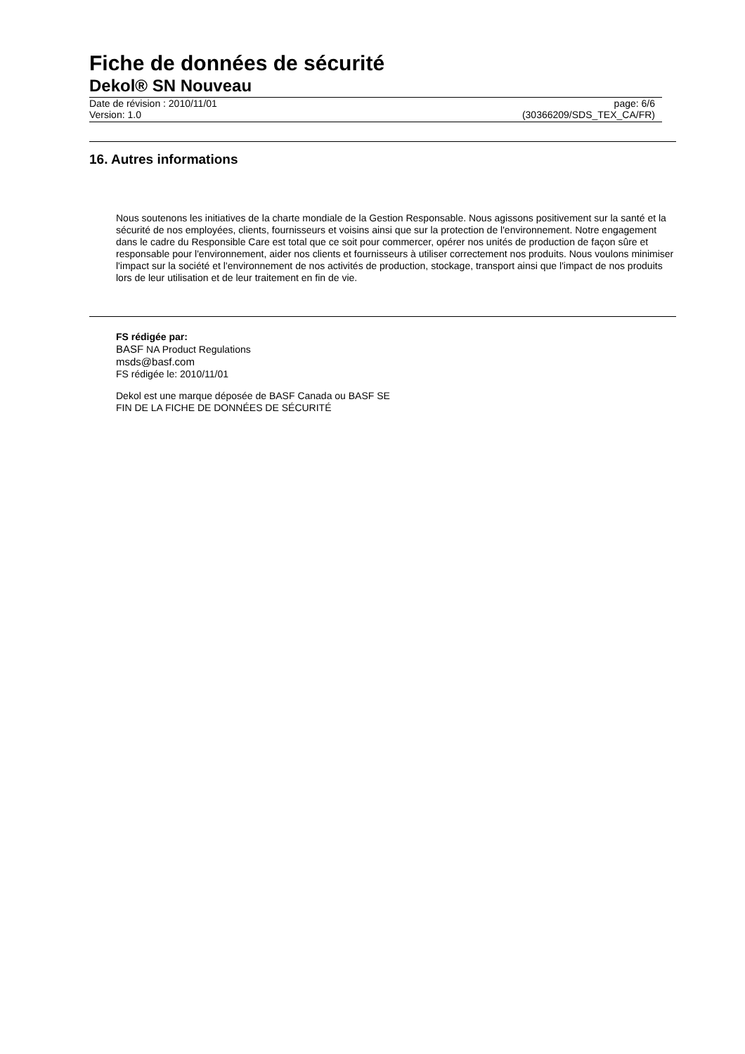Fiche de données de sécurité
Dekol® SN Nouveau
Date de révision : 2010/11/01
Version: 1.0
page: 6/6
(30366209/SDS_TEX_CA/FR)
16. Autres informations
Nous soutenons les initiatives de la charte mondiale de la Gestion Responsable. Nous agissons positivement sur la santé et la sécurité de nos employées, clients, fournisseurs et voisins ainsi que sur la protection de l'environnement. Notre engagement dans le cadre du Responsible Care est total que ce soit pour commercer, opérer nos unités de production de façon sûre et responsable pour l'environnement, aider nos clients et fournisseurs à utiliser correctement nos produits. Nous voulons minimiser l'impact sur la société et l'environnement de nos activités de production, stockage, transport ainsi que l'impact de nos produits lors de leur utilisation et de leur traitement en fin de vie.
FS rédigée par:
BASF NA Product Regulations
msds@basf.com
FS rédigée le: 2010/11/01
Dekol est une marque déposée de BASF Canada ou BASF SE
FIN DE LA FICHE DE DONNÉES DE SÉCURITÉ